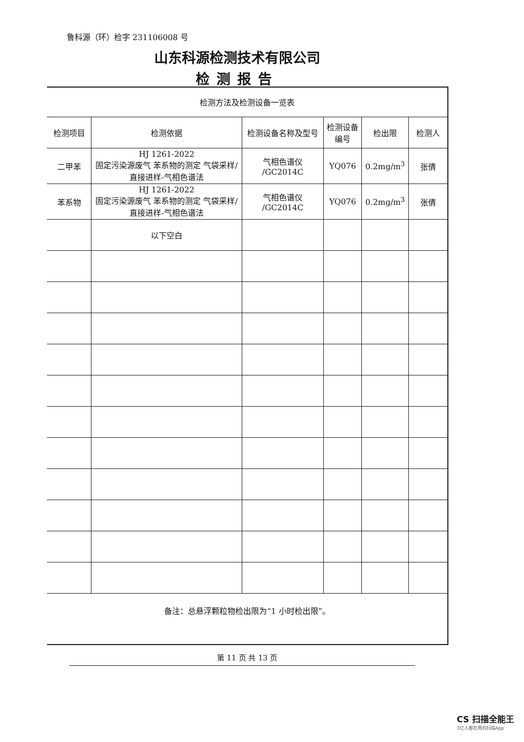鲁科源（环）检字 231106008 号
山东科源检测技术有限公司
检测报告
检测方法及检测设备一览表
| 检测项目 | 检测依据 | 检测设备名称及型号 | 检测设备编号 | 检出限 | 检测人 |
| --- | --- | --- | --- | --- | --- |
| 二甲苯 | HJ 1261-2022 固定污染源废气 苯系物的测定 气袋采样/直接进样-气相色谱法 | 气相色谱仪 /GC2014C | YQ076 | 0.2mg/m<sup>3</sup> | 张倩 |
| 苯系物 | HJ 1261-2022 固定污染源废气 苯系物的测定 气袋采样/直接进样-气相色谱法 | 气相色谱仪 /GC2014C | YQ076 | 0.2mg/m<sup>3</sup> | 张倩 |
| | 以下空白 | | | | |
备注：总悬浮颗粒物检出限为“1 小时检出限”。
第 11 页 共 13 页
CS 扫描全能王
3亿人都在用的扫描App